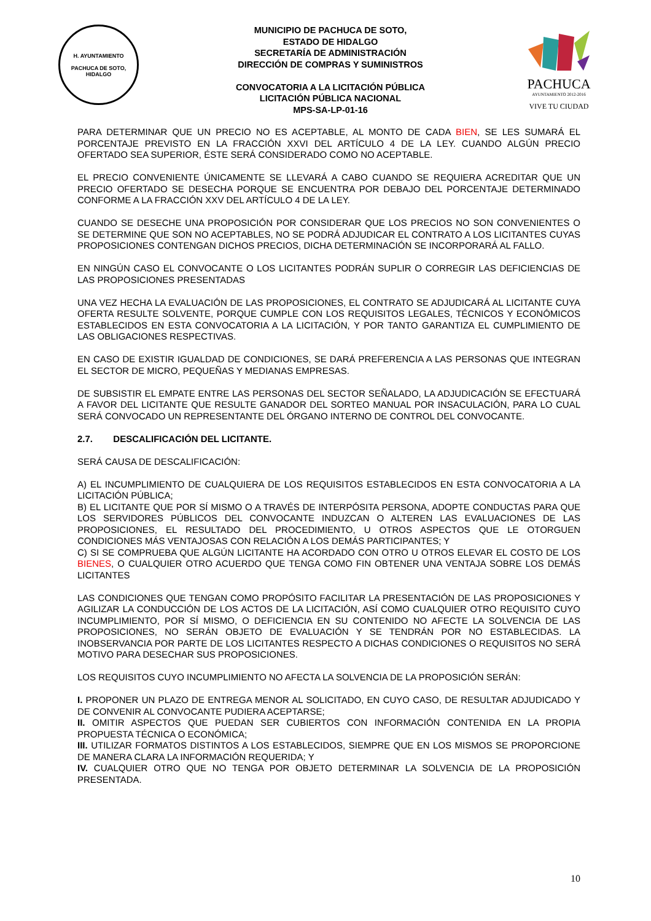H. AYUNTAMIENTO
PACHUCA DE SOTO, HIDALGO
MUNICIPIO DE PACHUCA DE SOTO,
ESTADO DE HIDALGO
SECRETARÍA DE ADMINISTRACIÓN
DIRECCIÓN DE COMPRAS Y SUMINISTROS
CONVOCATORIA A LA LICITACIÓN PÚBLICA
LICITACIÓN PÚBLICA NACIONAL
MPS-SA-LP-01-16
PACHUCA
AYUNTAMIENTO 2012-2016
VIVE TU CIUDAD
PARA DETERMINAR QUE UN PRECIO NO ES ACEPTABLE, AL MONTO DE CADA BIEN, SE LES SUMARÁ EL PORCENTAJE PREVISTO EN LA FRACCIÓN XXVI DEL ARTÍCULO 4 DE LA LEY. CUANDO ALGÚN PRECIO OFERTADO SEA SUPERIOR, ÉSTE SERÁ CONSIDERADO COMO NO ACEPTABLE.
EL PRECIO CONVENIENTE ÚNICAMENTE SE LLEVARÁ A CABO CUANDO SE REQUIERA ACREDITAR QUE UN PRECIO OFERTADO SE DESECHA PORQUE SE ENCUENTRA POR DEBAJO DEL PORCENTAJE DETERMINADO CONFORME A LA FRACCIÓN XXV DEL ARTÍCULO 4 DE LA LEY.
CUANDO SE DESECHE UNA PROPOSICIÓN POR CONSIDERAR QUE LOS PRECIOS NO SON CONVENIENTES O SE DETERMINE QUE SON NO ACEPTABLES, NO SE PODRÁ ADJUDICAR EL CONTRATO A LOS LICITANTES CUYAS PROPOSICIONES CONTENGAN DICHOS PRECIOS, DICHA DETERMINACIÓN SE INCORPORARÁ AL FALLO.
EN NINGÚN CASO EL CONVOCANTE O LOS LICITANTES PODRÁN SUPLIR O CORREGIR LAS DEFICIENCIAS DE LAS PROPOSICIONES PRESENTADAS
UNA VEZ HECHA LA EVALUACIÓN DE LAS PROPOSICIONES, EL CONTRATO SE ADJUDICARÁ AL LICITANTE CUYA OFERTA RESULTE SOLVENTE, PORQUE CUMPLE CON LOS REQUISITOS LEGALES, TÉCNICOS Y ECONÓMICOS ESTABLECIDOS EN ESTA CONVOCATORIA A LA LICITACIÓN, Y POR TANTO GARANTIZA EL CUMPLIMIENTO DE LAS OBLIGACIONES RESPECTIVAS.
EN CASO DE EXISTIR IGUALDAD DE CONDICIONES, SE DARÁ PREFERENCIA A LAS PERSONAS QUE INTEGRAN EL SECTOR DE MICRO, PEQUEÑAS Y MEDIANAS EMPRESAS.
DE SUBSISTIR EL EMPATE ENTRE LAS PERSONAS DEL SECTOR SEÑALADO, LA ADJUDICACIÓN SE EFECTUARÁ A FAVOR DEL LICITANTE QUE RESULTE GANADOR DEL SORTEO MANUAL POR INSACULACIÓN, PARA LO CUAL SERÁ CONVOCADO UN REPRESENTANTE DEL ÓRGANO INTERNO DE CONTROL DEL CONVOCANTE.
2.7. DESCALIFICACIÓN DEL LICITANTE.
SERÁ CAUSA DE DESCALIFICACIÓN:
A) EL INCUMPLIMIENTO DE CUALQUIERA DE LOS REQUISITOS ESTABLECIDOS EN ESTA CONVOCATORIA A LA LICITACIÓN PÚBLICA;
B) EL LICITANTE QUE POR SÍ MISMO O A TRAVÉS DE INTERPÓSITA PERSONA, ADOPTE CONDUCTAS PARA QUE LOS SERVIDORES PÚBLICOS DEL CONVOCANTE INDUZCAN O ALTEREN LAS EVALUACIONES DE LAS PROPOSICIONES, EL RESULTADO DEL PROCEDIMIENTO, U OTROS ASPECTOS QUE LE OTORGUEN CONDICIONES MÁS VENTAJOSAS CON RELACIÓN A LOS DEMÁS PARTICIPANTES; Y
C) SI SE COMPRUEBA QUE ALGÚN LICITANTE HA ACORDADO CON OTRO U OTROS ELEVAR EL COSTO DE LOS BIENES, O CUALQUIER OTRO ACUERDO QUE TENGA COMO FIN OBTENER UNA VENTAJA SOBRE LOS DEMÁS LICITANTES
LAS CONDICIONES QUE TENGAN COMO PROPÓSITO FACILITAR LA PRESENTACIÓN DE LAS PROPOSICIONES Y AGILIZAR LA CONDUCCIÓN DE LOS ACTOS DE LA LICITACIÓN, ASÍ COMO CUALQUIER OTRO REQUISITO CUYO INCUMPLIMIENTO, POR SÍ MISMO, O DEFICIENCIA EN SU CONTENIDO NO AFECTE LA SOLVENCIA DE LAS PROPOSICIONES, NO SERÁN OBJETO DE EVALUACIÓN Y SE TENDRÁN POR NO ESTABLECIDAS. LA INOBSERVANCIA POR PARTE DE LOS LICITANTES RESPECTO A DICHAS CONDICIONES O REQUISITOS NO SERÁ MOTIVO PARA DESECHAR SUS PROPOSICIONES.
LOS REQUISITOS CUYO INCUMPLIMIENTO NO AFECTA LA SOLVENCIA DE LA PROPOSICIÓN SERÁN:
I. PROPONER UN PLAZO DE ENTREGA MENOR AL SOLICITADO, EN CUYO CASO, DE RESULTAR ADJUDICADO Y DE CONVENIR AL CONVOCANTE PUDIERA ACEPTARSE;
II. OMITIR ASPECTOS QUE PUEDAN SER CUBIERTOS CON INFORMACIÓN CONTENIDA EN LA PROPIA PROPUESTA TÉCNICA O ECONÓMICA;
III. UTILIZAR FORMATOS DISTINTOS A LOS ESTABLECIDOS, SIEMPRE QUE EN LOS MISMOS SE PROPORCIONE DE MANERA CLARA LA INFORMACIÓN REQUERIDA; Y
IV. CUALQUIER OTRO QUE NO TENGA POR OBJETO DETERMINAR LA SOLVENCIA DE LA PROPOSICIÓN PRESENTADA.
10